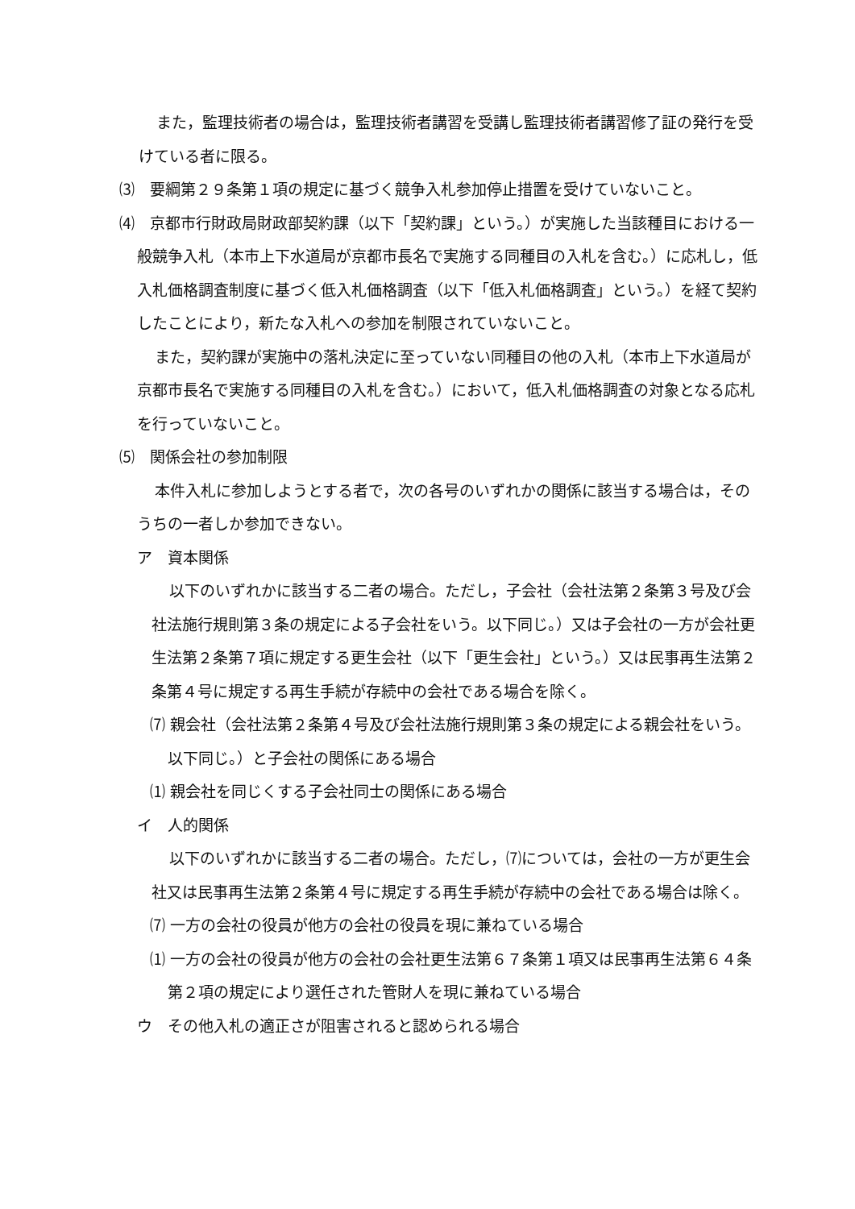また，監理技術者の場合は，監理技術者講習を受講し監理技術者講習修了証の発行を受けている者に限る。
⑶　要綱第２９条第１項の規定に基づく競争入札参加停止措置を受けていないこと。
⑷　京都市行財政局財政部契約課（以下「契約課」という。）が実施した当該種目における一般競争入札（本市上下水道局が京都市長名で実施する同種目の入札を含む。）に応札し，低入札価格調査制度に基づく低入札価格調査（以下「低入札価格調査」という。）を経て契約したことにより，新たな入札への参加を制限されていないこと。
また，契約課が実施中の落札決定に至っていない同種目の他の入札（本市上下水道局が京都市長名で実施する同種目の入札を含む。）において，低入札価格調査の対象となる応札を行っていないこと。
⑸　関係会社の参加制限
本件入札に参加しようとする者で，次の各号のいずれかの関係に該当する場合は，そのうちの一者しか参加できない。
ア　資本関係
以下のいずれかに該当する二者の場合。ただし，子会社（会社法第２条第３号及び会社法施行規則第３条の規定による子会社をいう。以下同じ。）又は子会社の一方が会社更生法第２条第７項に規定する更生会社（以下「更生会社」という。）又は民事再生法第２条第４号に規定する再生手続が存続中の会社である場合を除く。
⑺ 親会社（会社法第２条第４号及び会社法施行規則第３条の規定による親会社をいう。以下同じ。）と子会社の関係にある場合
⑴ 親会社を同じくする子会社同士の関係にある場合
イ　人的関係
以下のいずれかに該当する二者の場合。ただし，⑺については，会社の一方が更生会社又は民事再生法第２条第４号に規定する再生手続が存続中の会社である場合は除く。
⑺ 一方の会社の役員が他方の会社の役員を現に兼ねている場合
⑴ 一方の会社の役員が他方の会社の会社更生法第６７条第１項又は民事再生法第６４条第２項の規定により選任された管財人を現に兼ねている場合
ウ　その他入札の適正さが阻害されると認められる場合